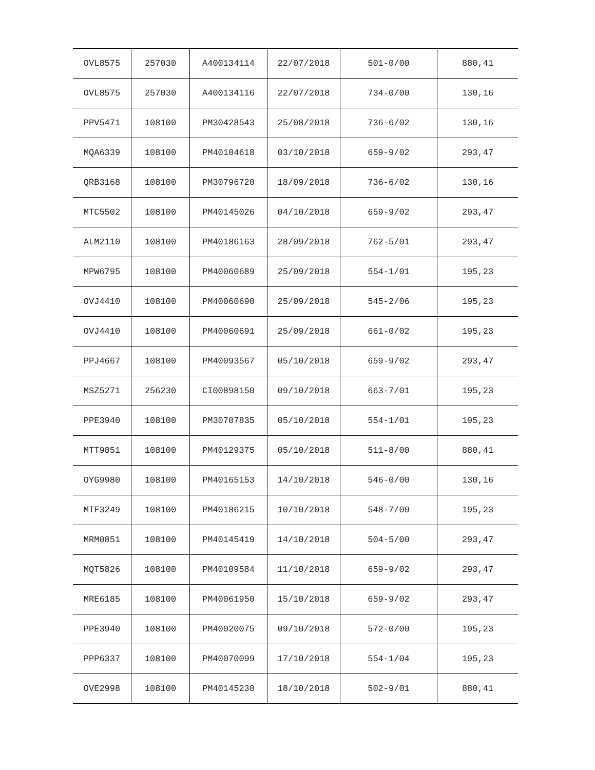| OVL8575 | 257030 | A400134114 | 22/07/2018 | 501-0/00 | 880,41 |
| OVL8575 | 257030 | A400134116 | 22/07/2018 | 734-0/00 | 130,16 |
| PPV5471 | 108100 | PM30428543 | 25/08/2018 | 736-6/02 | 130,16 |
| MQA6339 | 108100 | PM40104618 | 03/10/2018 | 659-9/02 | 293,47 |
| QRB3168 | 108100 | PM30796720 | 18/09/2018 | 736-6/02 | 130,16 |
| MTC5502 | 108100 | PM40145026 | 04/10/2018 | 659-9/02 | 293,47 |
| ALM2110 | 108100 | PM40186163 | 28/09/2018 | 762-5/01 | 293,47 |
| MPW6795 | 108100 | PM40060689 | 25/09/2018 | 554-1/01 | 195,23 |
| OVJ4410 | 108100 | PM40060690 | 25/09/2018 | 545-2/06 | 195,23 |
| OVJ4410 | 108100 | PM40060691 | 25/09/2018 | 661-0/02 | 195,23 |
| PPJ4667 | 108100 | PM40093567 | 05/10/2018 | 659-9/02 | 293,47 |
| MSZ5271 | 256230 | CI00898150 | 09/10/2018 | 663-7/01 | 195,23 |
| PPE3940 | 108100 | PM30707835 | 05/10/2018 | 554-1/01 | 195,23 |
| MTT9851 | 108100 | PM40129375 | 05/10/2018 | 511-8/00 | 880,41 |
| OYG9980 | 108100 | PM40165153 | 14/10/2018 | 546-0/00 | 130,16 |
| MTF3249 | 108100 | PM40186215 | 10/10/2018 | 548-7/00 | 195,23 |
| MRM0851 | 108100 | PM40145419 | 14/10/2018 | 504-5/00 | 293,47 |
| MQT5826 | 108100 | PM40109584 | 11/10/2018 | 659-9/02 | 293,47 |
| MRE6185 | 108100 | PM40061950 | 15/10/2018 | 659-9/02 | 293,47 |
| PPE3940 | 108100 | PM40020075 | 09/10/2018 | 572-0/00 | 195,23 |
| PPP6337 | 108100 | PM40070099 | 17/10/2018 | 554-1/04 | 195,23 |
| OVE2998 | 108100 | PM40145230 | 18/10/2018 | 502-9/01 | 880,41 |